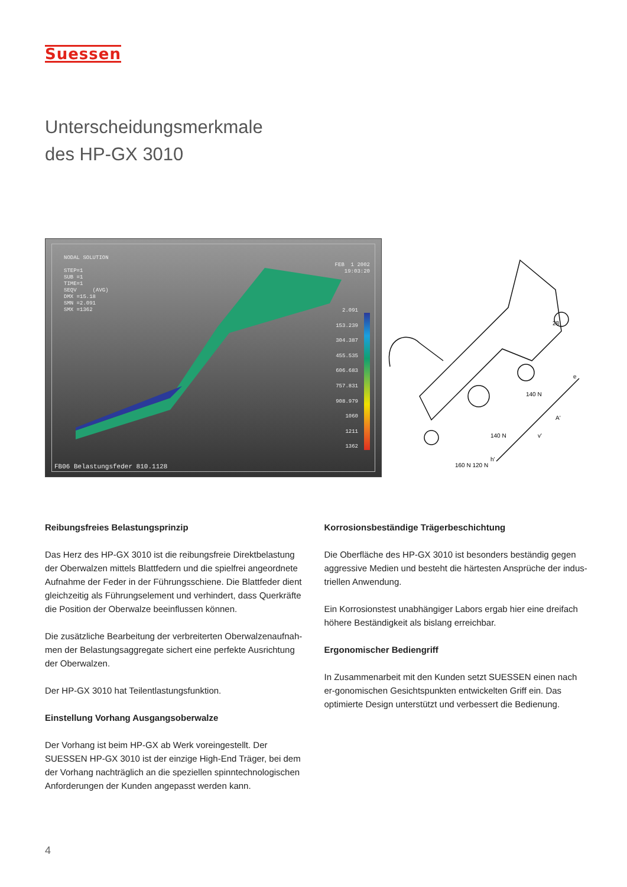Suessen
Unterscheidungsmerkmale
des HP-GX 3010
NODAL SOLUTION STEP=1 SUB =1 TIME=1 SEQV (AVG) DMX =15.18 SMN =2.091 SMX =1362
FEB 1 2002 19:03:20
2.091 153.239 304.387 455.535 606.683 757.831 908.979 1060 1211 1362
FB06 Belastungsfeder 810.1128
28
140 N
140 N
160 N 120 N
e
v'
A'
h'
Reibungsfreies Belastungsprinzip
Das Herz des HP-GX 3010 ist die reibungsfreie Direktbelastung der Oberwalzen mittels Blattfedern und die spielfrei angeordnete Aufnahme der Feder in der Führungsschiene. Die Blattfeder dient gleichzeitig als Führungselement und verhindert, dass Querkräfte die Position der Oberwalze beeinflussen können.
Die zusätzliche Bearbeitung der verbreiterten Oberwalzenaufnah-men der Belastungsaggregate sichert eine perfekte Ausrichtung der Oberwalzen.
Der HP-GX 3010 hat Teilentlastungsfunktion.
Einstellung Vorhang Ausgangsoberwalze
Der Vorhang ist beim HP-GX ab Werk voreingestellt. Der SUESSEN HP-GX 3010 ist der einzige High-End Träger, bei dem der Vorhang nachträglich an die speziellen spinntechnologischen Anforderungen der Kunden angepasst werden kann.
Korrosionsbeständige Trägerbeschichtung
Die Oberfläche des HP-GX 3010 ist besonders beständig gegen aggressive Medien und besteht die härtesten Ansprüche der indus-triellen Anwendung.
Ein Korrosionstest unabhängiger Labors ergab hier eine dreifach höhere Beständigkeit als bislang erreichbar.
Ergonomischer Bediengriff
In Zusammenarbeit mit den Kunden setzt SUESSEN einen nach er-gonomischen Gesichtspunkten entwickelten Griff ein. Das optimierte Design unterstützt und verbessert die Bedienung.
4